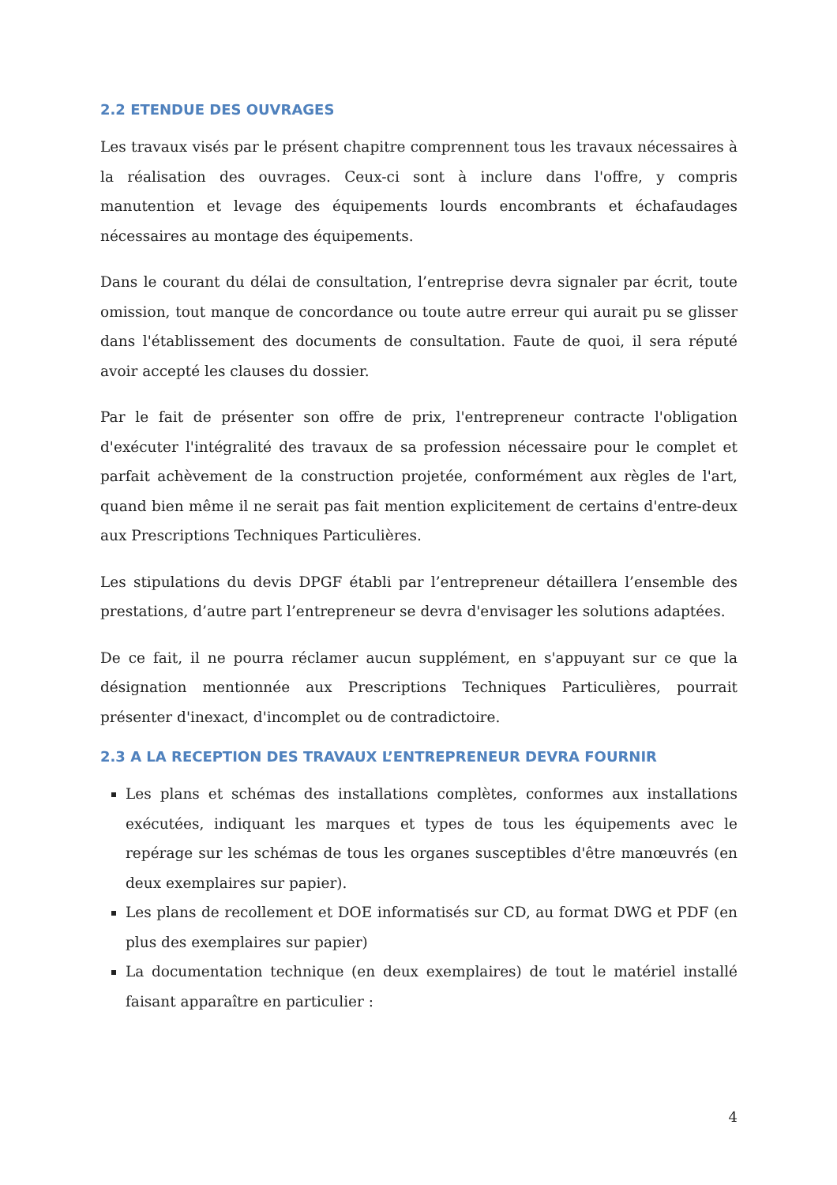2.2 ETENDUE DES OUVRAGES
Les travaux visés par le présent chapitre comprennent tous les travaux nécessaires à la réalisation des ouvrages. Ceux-ci sont à inclure dans l'offre, y compris manutention et levage des équipements lourds encombrants et échafaudages nécessaires au montage des équipements.
Dans le courant du délai de consultation, l’entreprise devra signaler par écrit, toute omission, tout manque de concordance ou toute autre erreur qui aurait pu se glisser dans l'établissement des documents de consultation. Faute de quoi, il sera réputé avoir accepté les clauses du dossier.
Par le fait de présenter son offre de prix, l'entrepreneur contracte l'obligation d'exécuter l'intégralité des travaux de sa profession nécessaire pour le complet et parfait achèvement de la construction projetée, conformément aux règles de l'art, quand bien même il ne serait pas fait mention explicitement de certains d'entre-deux aux Prescriptions Techniques Particulières.
Les stipulations du devis DPGF établi par l’entrepreneur détaillera l’ensemble des prestations, d’autre part l’entrepreneur se devra d'envisager les solutions adaptées.
De ce fait, il ne pourra réclamer aucun supplément, en s'appuyant sur ce que la désignation mentionnée aux Prescriptions Techniques Particulières, pourrait présenter d'inexact, d'incomplet ou de contradictoire.
2.3 A LA RECEPTION DES TRAVAUX L’ENTREPRENEUR DEVRA FOURNIR
Les plans et schémas des installations complètes, conformes aux installations exécutées, indiquant les marques et types de tous les équipements avec le repérage sur les schémas de tous les organes susceptibles d'être manœuvrés (en deux exemplaires sur papier).
Les plans de recollement et DOE informatisés sur CD, au format DWG et PDF (en plus des exemplaires sur papier)
La documentation technique (en deux exemplaires) de tout le matériel installé faisant apparaître en particulier :
4